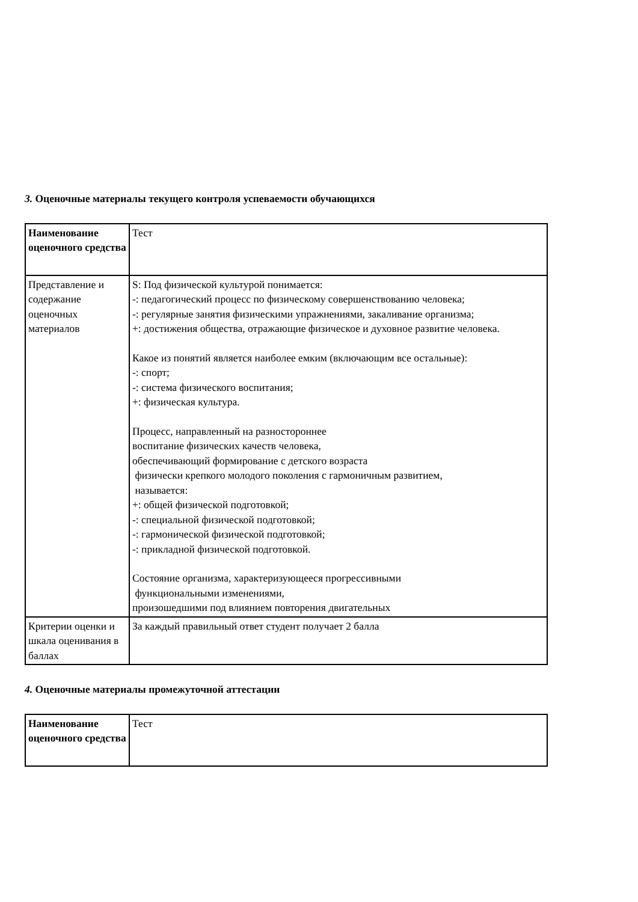3. Оценочные материалы текущего контроля успеваемости обучающихся
| Наименование оценочного средства | Тест |
| Представление и содержание оценочных материалов | S: Под физической культурой понимается: -: педагогический процесс по физическому совершенствованию человека; -: регулярные занятия физическими упражнениями, закаливание организма; +: достижения общества, отражающие физическое и духовное развитие человека. Какое из понятий является наиболее емким (включающим все остальные): -: спорт; -: система физического воспитания; +: физическая культура. Процесс, направленный на разностороннее воспитание физических качеств человека, обеспечивающий формирование с детского возраста физически крепкого молодого поколения с гармоничным развитием, называется: +: общей физической подготовкой; -: специальной физической подготовкой; -: гармонической физической подготовкой; -: прикладной физической подготовкой. Состояние организма, характеризующееся прогрессивными функциональными изменениями, произошедшими под влиянием повторения двигательных |
| Критерии оценки и шкала оценивания в баллах | За каждый правильный ответ студент получает 2 балла |
4. Оценочные материалы промежуточной аттестации
| Наименование оценочного средства | Тест |